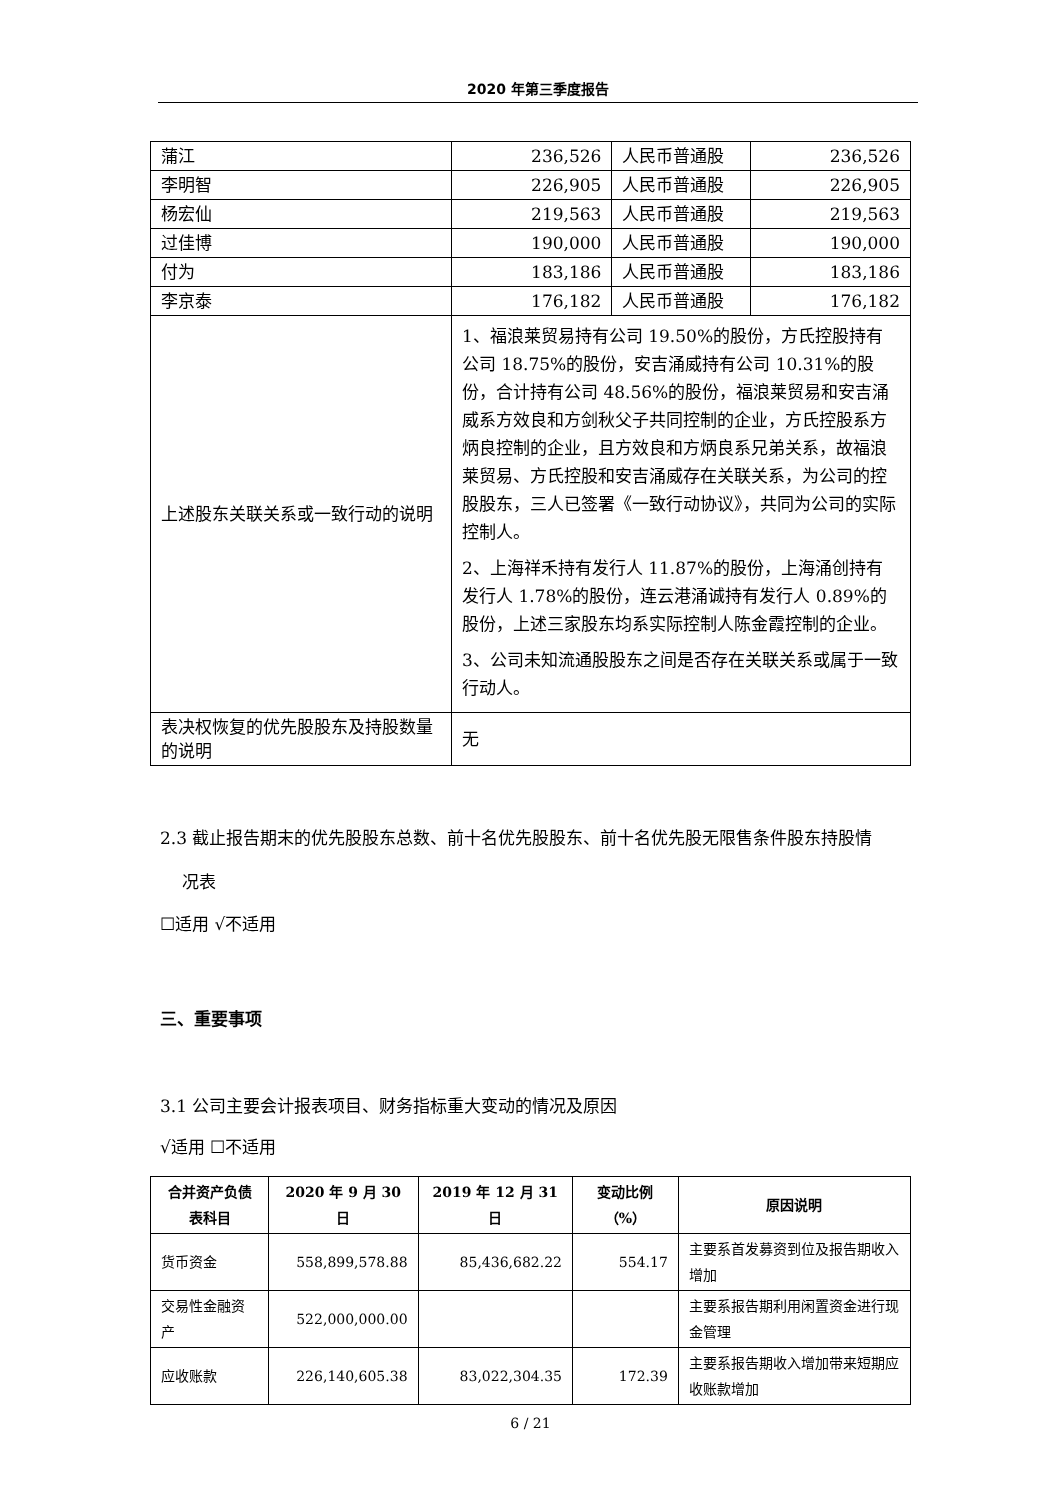2020 年第三季度报告
| 蒲江 | 236,526 | 人民币普通股 | 236,526 |
| 李明智 | 226,905 | 人民币普通股 | 226,905 |
| 杨宏仙 | 219,563 | 人民币普通股 | 219,563 |
| 过佳博 | 190,000 | 人民币普通股 | 190,000 |
| 付为 | 183,186 | 人民币普通股 | 183,186 |
| 李京泰 | 176,182 | 人民币普通股 | 176,182 |
| 上述股东关联关系或一致行动的说明 | 1、福浪莱贸易持有公司 19.50%的股份，方氏控股持有公司 18.75%的股份，安吉涌威持有公司 10.31%的股份，合计持有公司 48.56%的股份，福浪莱贸易和安吉涌威系方效良和方剑秋父子共同控制的企业，方氏控股系方炳良控制的企业，且方效良和方炳良系兄弟关系，故福浪莱贸易、方氏控股和安吉涌威存在关联关系，为公司的控股股东，三人已签署《一致行动协议》，共同为公司的实际控制人。 2、上海祥禾持有发行人 11.87%的股份，上海涌创持有发行人 1.78%的股份，连云港涌诚持有发行人 0.89%的股份，上述三家股东均系实际控制人陈金霞控制的企业。 3、公司未知流通股股东之间是否存在关联关系或属于一致行动人。 | | |
| 表决权恢复的优先股股东及持股数量的说明 | 无 | | |
2.3 截止报告期末的优先股股东总数、前十名优先股股东、前十名优先股无限售条件股东持股情
况表
☐适用 √不适用
三、重要事项
3.1 公司主要会计报表项目、财务指标重大变动的情况及原因
√适用 ☐不适用
| 合并资产负债表科目 | 2020 年 9 月 30 日 | 2019 年 12 月 31 日 | 变动比例（%） | 原因说明 |
| --- | --- | --- | --- | --- |
| 货币资金 | 558,899,578.88 | 85,436,682.22 | 554.17 | 主要系首发募资到位及报告期收入增加 |
| 交易性金融资产 | 522,000,000.00 | | | 主要系报告期利用闲置资金进行现金管理 |
| 应收账款 | 226,140,605.38 | 83,022,304.35 | 172.39 | 主要系报告期收入增加带来短期应收账款增加 |
6 / 21